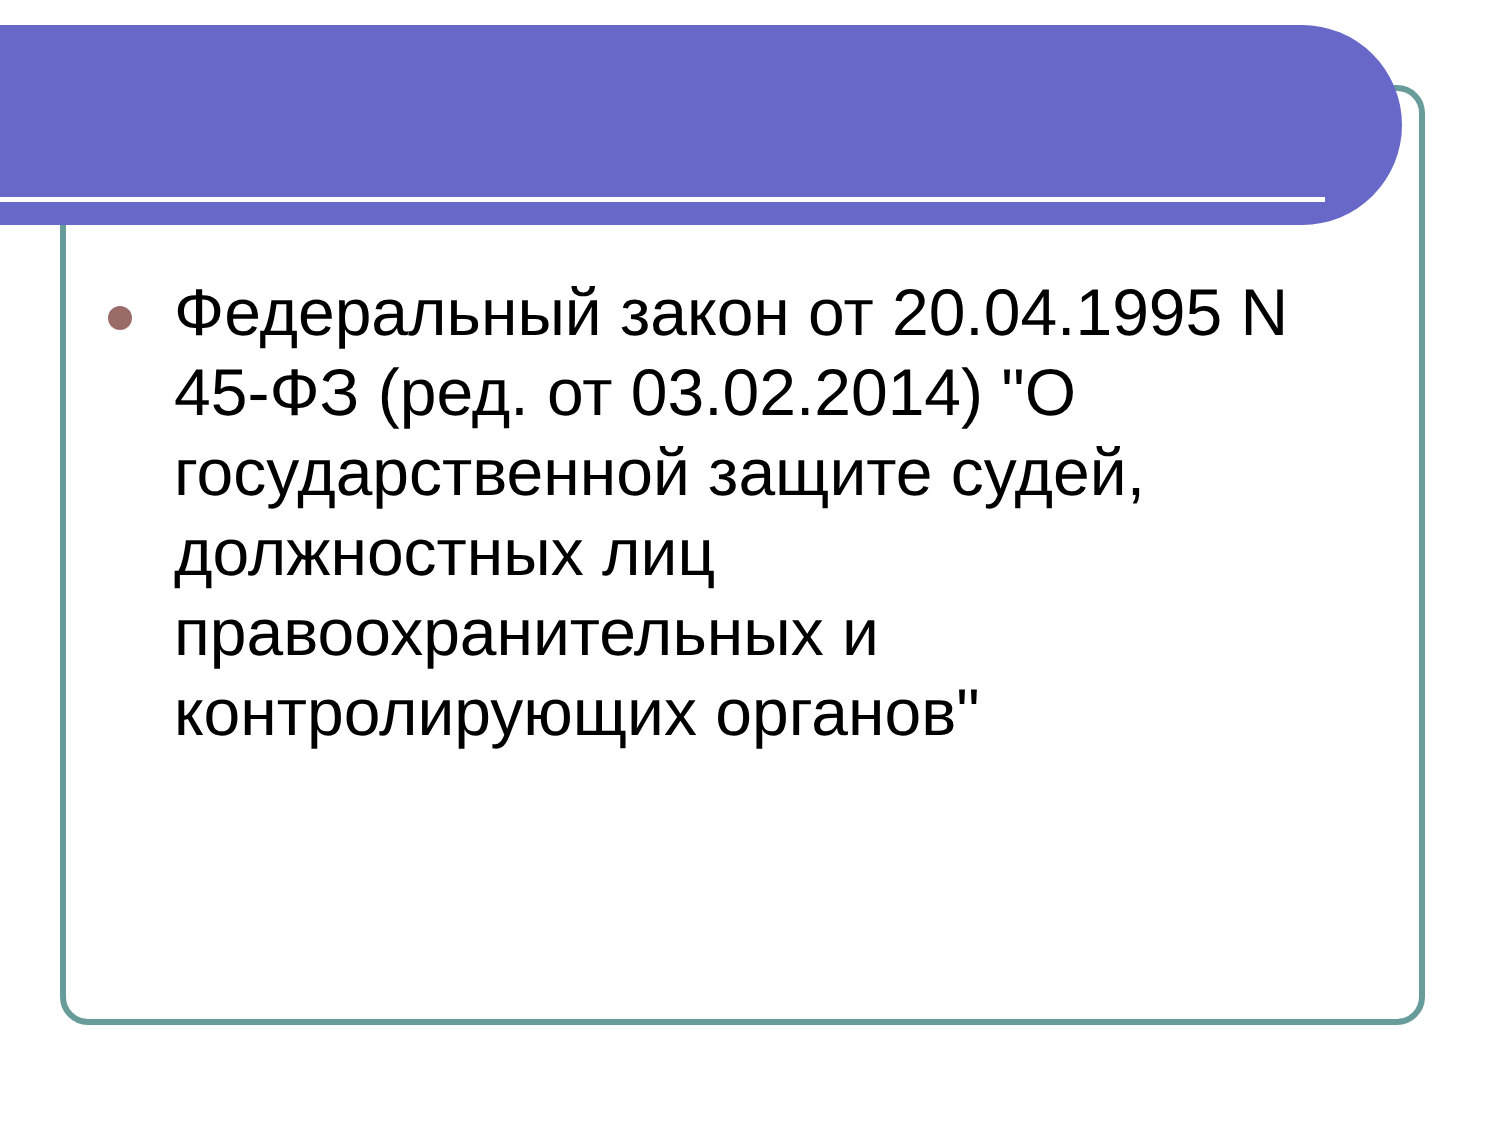Федеральный закон от 20.04.1995 N 45-ФЗ (ред. от 03.02.2014) "О государственной защите судей, должностных лиц правоохранительных и контролирующих органов"